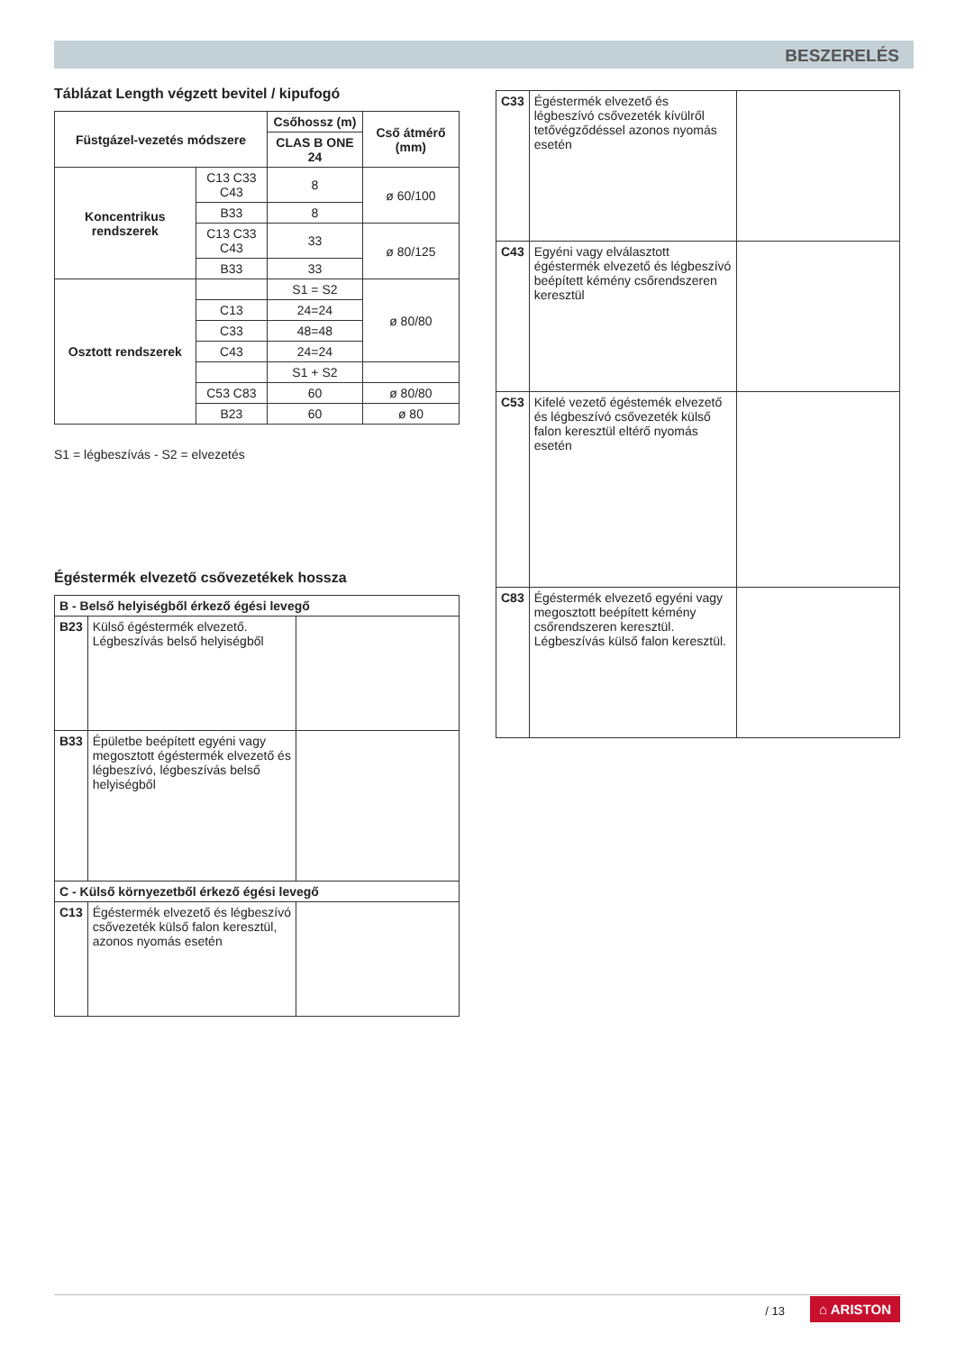BESZERELÉS
Táblázat Length végzett bevitel / kipufogó
| Füstgázel-vezetés módszere | | Csőhossz (m) | Cső átmérő (mm) |
| --- | --- | --- | --- |
| | | CLAS B ONE 24 | |
| Koncentrikus rendszerek | C13 C33 C43 | 8 | ø 60/100 |
| | B33 | 8 | |
| | C13 C33 C43 | 33 | ø 80/125 |
| | B33 | 33 | |
| Osztott rendszerek | | S1 = S2 | ø 80/80 |
| | C13 | 24=24 | |
| | C33 | 48=48 | |
| | C43 | 24=24 | |
| | | S1 + S2 | |
| | C53 C83 | 60 | ø 80/80 |
| | B23 | 60 | ø 80 |
S1 = légbeszívás - S2 = elvezetés
Égéstermék elvezető csővezetékek hossza
| B - Belső helyiségből érkező égési levegő | | |
| --- | --- | --- |
| B23 | Külső égéstermék elvezető. Légbeszívás belső helyiségből | |
| B33 | Épületbe beépített egyéni vagy megosztott égéstermék elvezető és légbeszívó, légbeszívás belső helyiségből | |
| C - Külső környezetből érkező égési levegő | | |
| C13 | Égéstermék elvezető és légbeszívó csővezeték külső falon keresztül, azonos nyomás esetén | |
| C33 | Égéstermék elvezető és légbeszívó csővezeték kívülről tetővégződéssel azonos nyomás esetén | |
| C43 | Egyéni vagy elválasztott égéstermék elvezető és légbeszívó beépített kémény csőrendszeren keresztül | |
| C53 | Kifelé vezető égéstemék elvezető és légbeszívó csővezeték külső falon keresztül eltérő nyomás esetén | |
| C83 | Égéstermék elvezető egyéni vagy megosztott beépített kémény csőrendszeren keresztül. Légbeszívás külső falon keresztül. | |
/ 13 ⌂ ARISTON